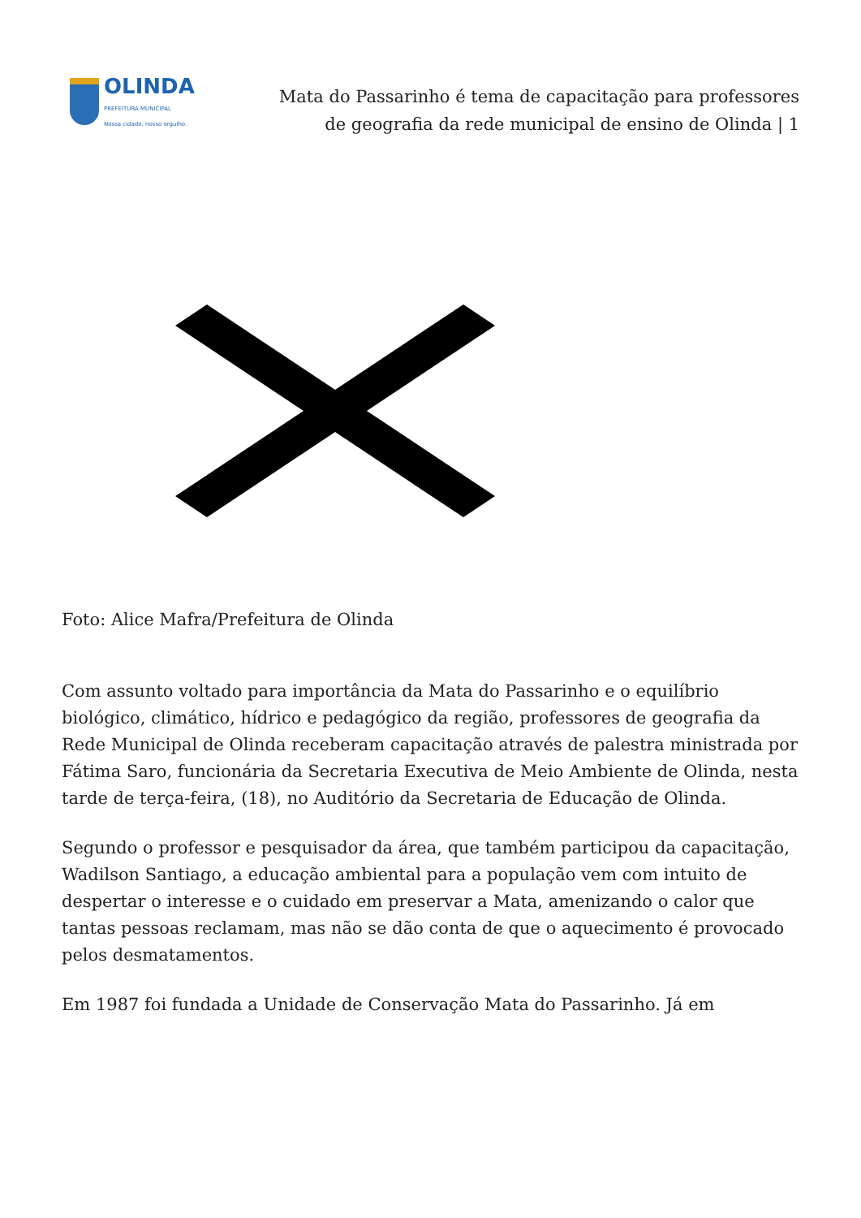OLINDA
PREFEITURA MUNICIPAL
Nossa cidade, nosso orgulho.
Mata do Passarinho é tema de capacitação para professores de geografia da rede municipal de ensino de Olinda | 1
Foto: Alice Mafra/Prefeitura de Olinda
Com assunto voltado para importância da Mata do Passarinho e o equilíbrio biológico, climático, hídrico e pedagógico da região, professores de geografia da Rede Municipal de Olinda receberam capacitação através de palestra ministrada por Fátima Saro, funcionária da Secretaria Executiva de Meio Ambiente de Olinda, nesta tarde de terça-feira, (18), no Auditório da Secretaria de Educação de Olinda.
Segundo o professor e pesquisador da área, que também participou da capacitação, Wadilson Santiago, a educação ambiental para a população vem com intuito de despertar o interesse e o cuidado em preservar a Mata, amenizando o calor que tantas pessoas reclamam, mas não se dão conta de que o aquecimento é provocado pelos desmatamentos.
Em 1987 foi fundada a Unidade de Conservação Mata do Passarinho. Já em